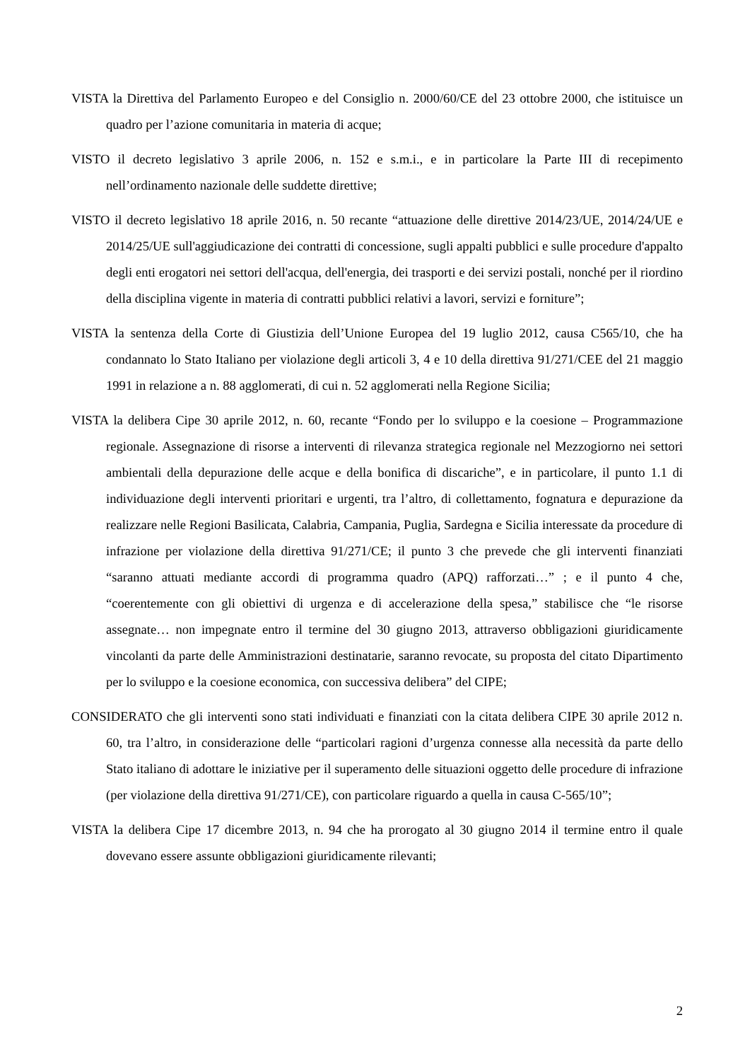VISTA la Direttiva del Parlamento Europeo e del Consiglio n. 2000/60/CE del 23 ottobre 2000, che istituisce un quadro per l’azione comunitaria in materia di acque;
VISTO il decreto legislativo 3 aprile 2006, n. 152 e s.m.i., e in particolare la Parte III di recepimento nell’ordinamento nazionale delle suddette direttive;
VISTO il decreto legislativo 18 aprile 2016, n. 50 recante “attuazione delle direttive 2014/23/UE, 2014/24/UE e 2014/25/UE sull'aggiudicazione dei contratti di concessione, sugli appalti pubblici e sulle procedure d'appalto degli enti erogatori nei settori dell'acqua, dell'energia, dei trasporti e dei servizi postali, nonché per il riordino della disciplina vigente in materia di contratti pubblici relativi a lavori, servizi e forniture”;
VISTA la sentenza della Corte di Giustizia dell’Unione Europea del 19 luglio 2012, causa C565/10, che ha condannato lo Stato Italiano per violazione degli articoli 3, 4 e 10 della direttiva 91/271/CEE del 21 maggio 1991 in relazione a n. 88 agglomerati, di cui n. 52 agglomerati nella Regione Sicilia;
VISTA la delibera Cipe 30 aprile 2012, n. 60, recante “Fondo per lo sviluppo e la coesione – Programmazione regionale. Assegnazione di risorse a interventi di rilevanza strategica regionale nel Mezzogiorno nei settori ambientali della depurazione delle acque e della bonifica di discariche”, e in particolare, il punto 1.1 di individuazione degli interventi prioritari e urgenti, tra l’altro, di collettamento, fognatura e depurazione da realizzare nelle Regioni Basilicata, Calabria, Campania, Puglia, Sardegna e Sicilia interessate da procedure di infrazione per violazione della direttiva 91/271/CE; il punto 3 che prevede che gli interventi finanziati “saranno attuati mediante accordi di programma quadro (APQ) rafforzati…” ; e il punto 4 che, “coerentemente con gli obiettivi di urgenza e di accelerazione della spesa,” stabilisce che “le risorse assegnate… non impegnate entro il termine del 30 giugno 2013, attraverso obbligazioni giuridicamente vincolanti da parte delle Amministrazioni destinatarie, saranno revocate, su proposta del citato Dipartimento per lo sviluppo e la coesione economica, con successiva delibera” del CIPE;
CONSIDERATO che gli interventi sono stati individuati e finanziati con la citata delibera CIPE 30 aprile 2012 n. 60, tra l’altro, in considerazione delle “particolari ragioni d’urgenza connesse alla necessità da parte dello Stato italiano di adottare le iniziative per il superamento delle situazioni oggetto delle procedure di infrazione (per violazione della direttiva 91/271/CE), con particolare riguardo a quella in causa C-565/10”;
VISTA la delibera Cipe 17 dicembre 2013, n. 94 che ha prorogato al 30 giugno 2014 il termine entro il quale dovevano essere assunte obbligazioni giuridicamente rilevanti;
2